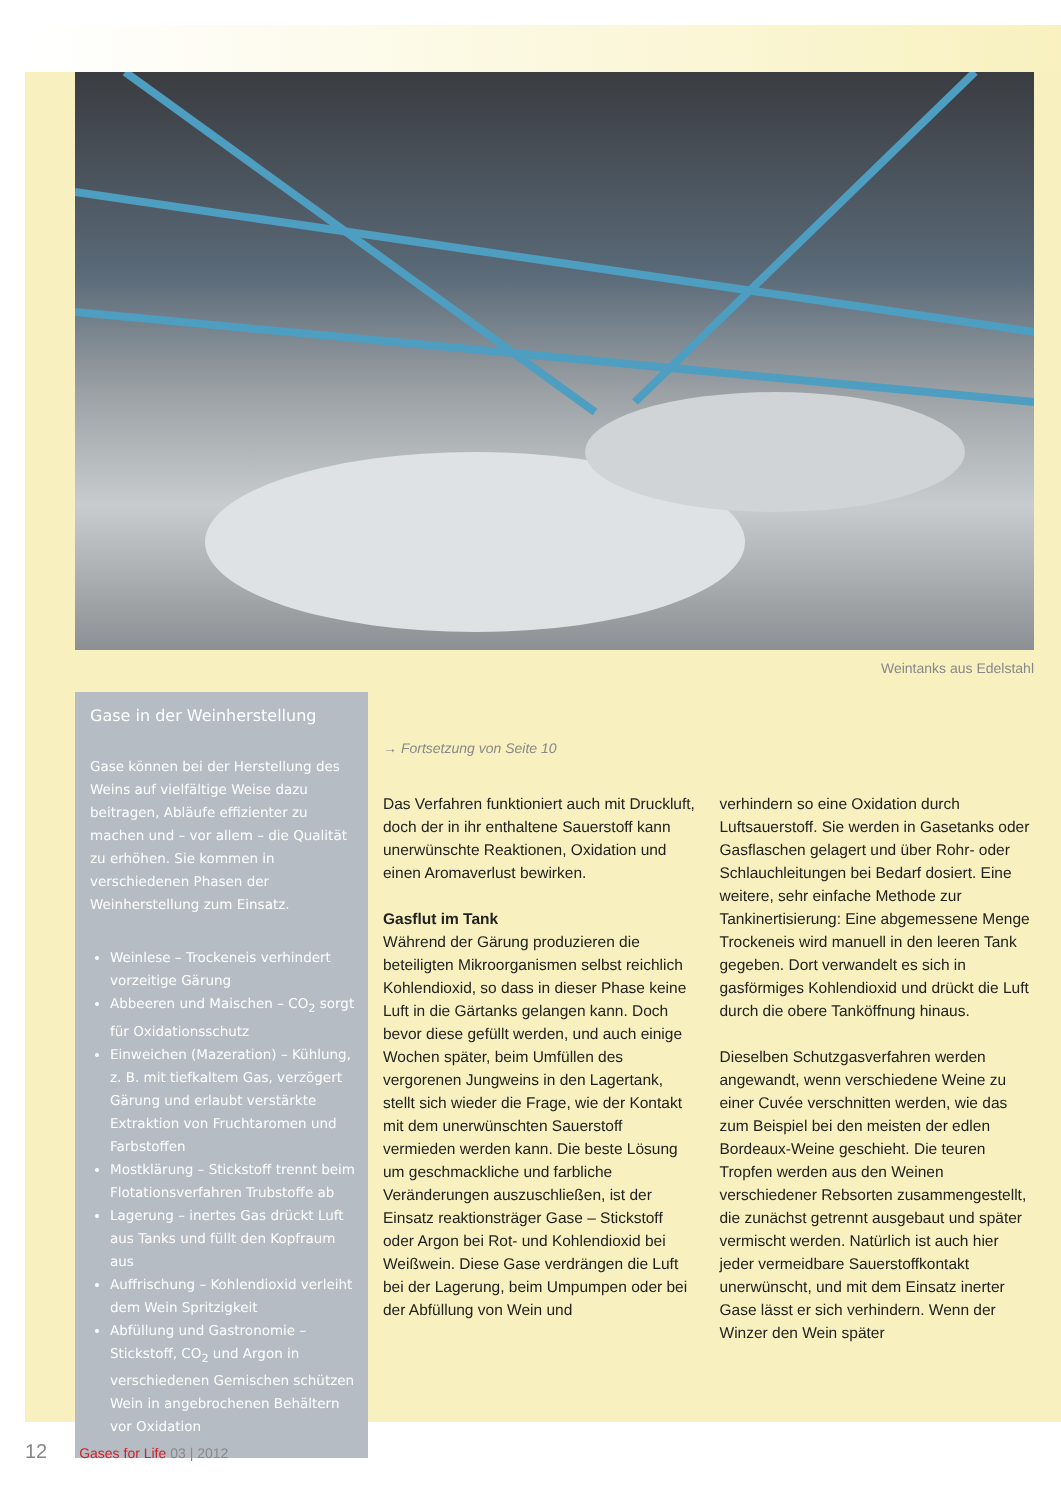Weintanks aus Edelstahl
Gase in der Weinherstellung
Gase können bei der Herstellung des Weins auf vielfältige Weise dazu beitragen, Abläufe effizienter zu machen und – vor allem – die Qualität zu erhöhen. Sie kommen in verschiedenen Phasen der Weinherstellung zum Einsatz.
Weinlese – Trockeneis verhindert vorzeitige Gärung
Abbeeren und Maischen – CO<sub>2</sub> sorgt für Oxidationsschutz
Einweichen (Mazeration) – Kühlung, z. B. mit tiefkaltem Gas, verzögert Gärung und erlaubt verstärkte Extraktion von Fruchtaromen und Farbstoffen
Mostklärung – Stickstoff trennt beim Flotationsverfahren Trubstoffe ab
Lagerung – inertes Gas drückt Luft aus Tanks und füllt den Kopfraum aus
Auffrischung – Kohlendioxid verleiht dem Wein Spritzigkeit
Abfüllung und Gastronomie – Stickstoff, CO<sub>2</sub> und Argon in verschiedenen Gemischen schützen Wein in angebrochenen Behältern vor Oxidation
→ Fortsetzung von Seite 10
Das Verfahren funktioniert auch mit Druckluft, doch der in ihr enthaltene Sauerstoff kann unerwünschte Reaktionen, Oxidation und einen Aromaverlust bewirken.
Gasflut im Tank
Während der Gärung produzieren die beteiligten Mikroorganismen selbst reichlich Kohlendioxid, so dass in dieser Phase keine Luft in die Gärtanks gelangen kann. Doch bevor diese gefüllt werden, und auch einige Wochen später, beim Umfüllen des vergorenen Jungweins in den Lagertank, stellt sich wieder die Frage, wie der Kontakt mit dem unerwünschten Sauerstoff vermieden werden kann. Die beste Lösung um geschmackliche und farbliche Veränderungen auszuschließen, ist der Einsatz reaktionsträger Gase – Stickstoff oder Argon bei Rot- und Kohlendioxid bei Weißwein. Diese Gase verdrängen die Luft bei der Lagerung, beim Umpumpen oder bei der Abfüllung von Wein und
verhindern so eine Oxidation durch Luftsauerstoff. Sie werden in Gasetanks oder Gasflaschen gelagert und über Rohr- oder Schlauchleitungen bei Bedarf dosiert. Eine weitere, sehr einfache Methode zur Tankinertisierung: Eine abgemessene Menge Trockeneis wird manuell in den leeren Tank gegeben. Dort verwandelt es sich in gasförmiges Kohlendioxid und drückt die Luft durch die obere Tanköffnung hinaus.
Dieselben Schutzgasverfahren werden angewandt, wenn verschiedene Weine zu einer Cuvée verschnitten werden, wie das zum Beispiel bei den meisten der edlen Bordeaux-Weine geschieht. Die teuren Tropfen werden aus den Weinen verschiedener Rebsorten zusammengestellt, die zunächst getrennt ausgebaut und später vermischt werden. Natürlich ist auch hier jeder vermeidbare Sauerstoffkontakt unerwünscht, und mit dem Einsatz inerter Gase lässt er sich verhindern. Wenn der Winzer den Wein später
12 Gases for Life 03 | 2012